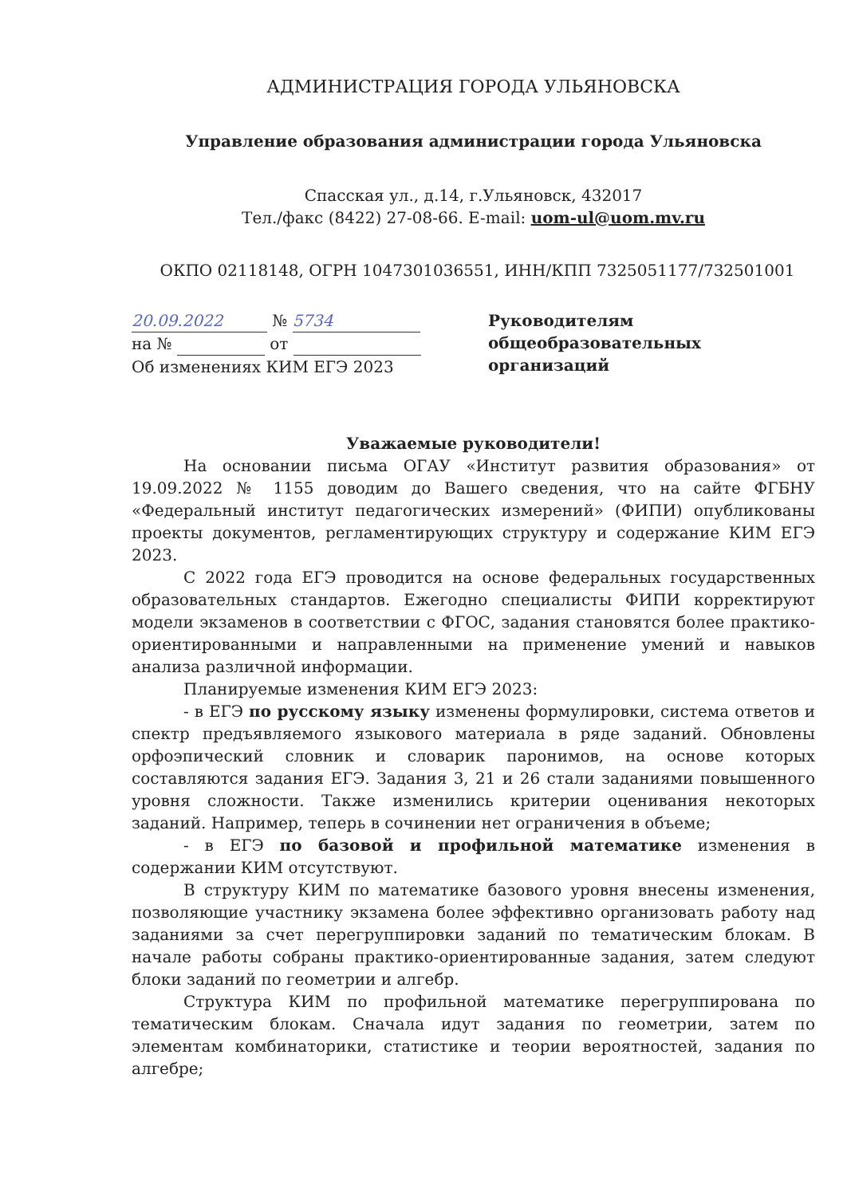АДМИНИСТРАЦИЯ ГОРОДА УЛЬЯНОВСКА
Управление образования администрации города Ульяновска
Спасская ул., д.14, г.Ульяновск, 432017
Тел./факс (8422) 27-08-66. E-mail: uom-ul@uom.mv.ru
ОКПО 02118148, ОГРН 1047301036551, ИНН/КПП 7325051177/732501001
20.09.2022 № 5734
на № от
Об изменениях КИМ ЕГЭ 2023
Руководителям
общеобразовательных организаций
Уважаемые руководители!
На основании письма ОГАУ «Институт развития образования» от 19.09.2022 № 1155 доводим до Вашего сведения, что на сайте ФГБНУ «Федеральный институт педагогических измерений» (ФИПИ) опубликованы проекты документов, регламентирующих структуру и содержание КИМ ЕГЭ 2023.
С 2022 года ЕГЭ проводится на основе федеральных государственных образовательных стандартов. Ежегодно специалисты ФИПИ корректируют модели экзаменов в соответствии с ФГОС, задания становятся более практико-ориентированными и направленными на применение умений и навыков анализа различной информации.
Планируемые изменения КИМ ЕГЭ 2023:
- в ЕГЭ по русскому языку изменены формулировки, система ответов и спектр предъявляемого языкового материала в ряде заданий. Обновлены орфоэпический словник и словарик паронимов, на основе которых составляются задания ЕГЭ. Задания 3, 21 и 26 стали заданиями повышенного уровня сложности. Также изменились критерии оценивания некоторых заданий. Например, теперь в сочинении нет ограничения в объеме;
- в ЕГЭ по базовой и профильной математике изменения в содержании КИМ отсутствуют.
В структуру КИМ по математике базового уровня внесены изменения, позволяющие участнику экзамена более эффективно организовать работу над заданиями за счет перегруппировки заданий по тематическим блокам. В начале работы собраны практико-ориентированные задания, затем следуют блоки заданий по геометрии и алгебр.
Структура КИМ по профильной математике перегруппирована по тематическим блокам. Сначала идут задания по геометрии, затем по элементам комбинаторики, статистике и теории вероятностей, задания по алгебре;